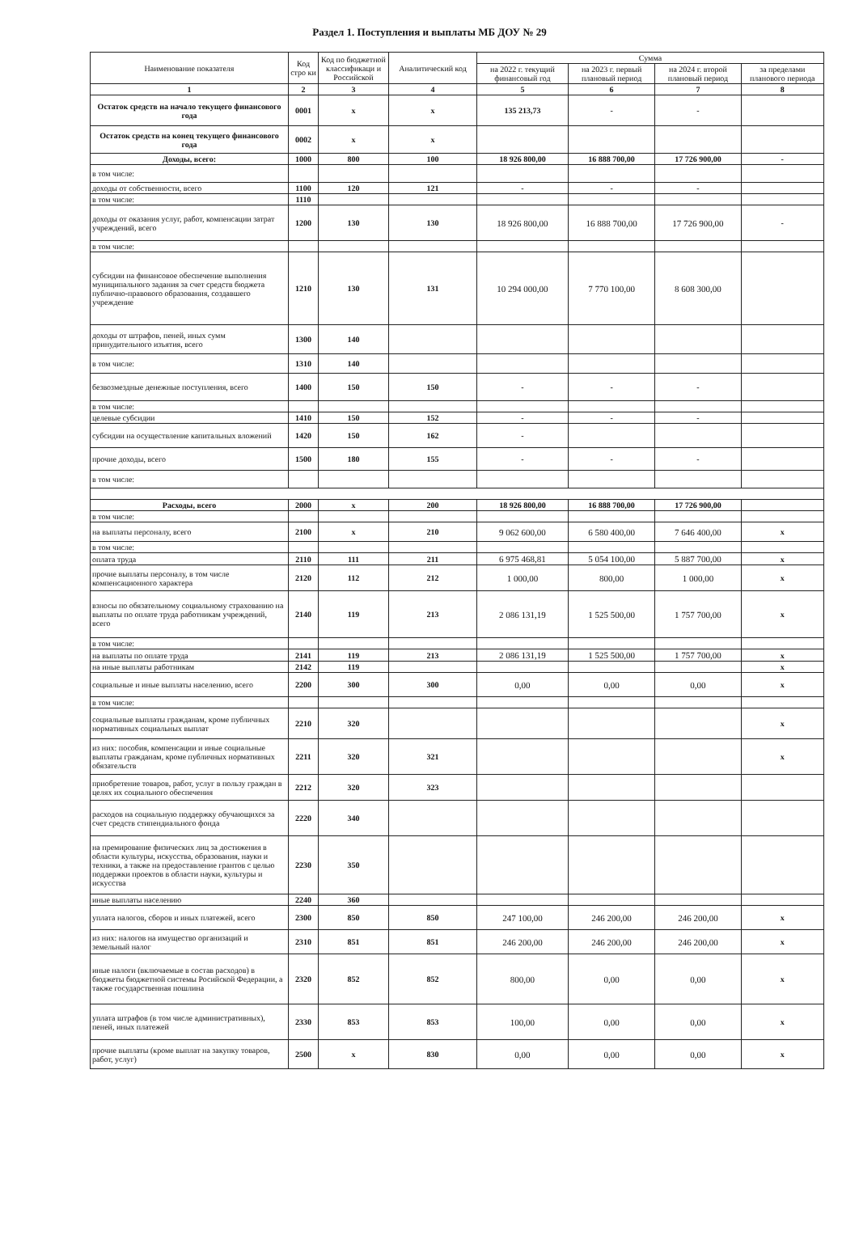Раздел 1. Поступления и выплаты МБ ДОУ № 29
| Наименование показателя | Код стро ки | Код по бюджетной классификаци и Российской | Аналитический код | Сумма | | | |
| --- | --- | --- | --- | --- | --- | --- | --- |
| | | | | на 2022 г. текущий финансовый год | на 2023 г. первый плановый период | на 2024 г. второй плановый период | за пределами планового периода |
| 1 | 2 | 3 | 4 | 5 | 6 | 7 | 8 |
| Остаток средств на начало текущего финансового года | 0001 | x | x | 135 213,73 | - | - | |
| Остаток средств на конец текущего финансового года | 0002 | x | x | | | | |
| Доходы, всего: | 1000 | 800 | 100 | 18 926 800,00 | 16 888 700,00 | 17 726 900,00 | - |
| в том числе: | | | | | | | |
| доходы от собственности, всего | 1100 | 120 | 121 | - | - | - | |
| в том числе: | 1110 | | | | | | |
| доходы от оказания услуг, работ, компенсации затрат учреждений, всего | 1200 | 130 | 130 | 18 926 800,00 | 16 888 700,00 | 17 726 900,00 | - |
| в том числе: | | | | | | | |
| субсидии на финансовое обеспечение выполнения муниципального задания за счет средств бюджета публично-правового образования, создавшего учреждение | 1210 | 130 | 131 | 10 294 000,00 | 7 770 100,00 | 8 608 300,00 | |
| доходы от штрафов, пеней, иных сумм принудительного изъятия, всего | 1300 | 140 | | | | | |
| в том числе: | 1310 | 140 | | | | | |
| безвозмездные денежные поступления, всего | 1400 | 150 | 150 | - | - | - | |
| в том числе: | | | | | | | |
| целевые субсидии | 1410 | 150 | 152 | - | - | - | |
| субсидии на осуществление капитальных вложений | 1420 | 150 | 162 | - | | | |
| прочие доходы, всего | 1500 | 180 | 155 | - | - | - | |
| в том числе: | | | | | | | |
| Расходы, всего | 2000 | x | 200 | 18 926 800,00 | 16 888 700,00 | 17 726 900,00 | |
| в том числе: | | | | | | | |
| на выплаты персоналу, всего | 2100 | x | 210 | 9 062 600,00 | 6 580 400,00 | 7 646 400,00 | x |
| в том числе: | | | | | | | |
| оплата труда | 2110 | 111 | 211 | 6 975 468,81 | 5 054 100,00 | 5 887 700,00 | x |
| прочие выплаты персоналу, в том числе компенсационного характера | 2120 | 112 | 212 | 1 000,00 | 800,00 | 1 000,00 | x |
| взносы по обязательному социальному страхованию на выплаты по оплате труда работникам учреждений, всего | 2140 | 119 | 213 | 2 086 131,19 | 1 525 500,00 | 1 757 700,00 | x |
| в том числе: | | | | | | | |
| на выплаты по оплате труда | 2141 | 119 | 213 | 2 086 131,19 | 1 525 500,00 | 1 757 700,00 | x |
| на иные выплаты работникам | 2142 | 119 | | | | | x |
| социальные и иные выплаты населению, всего | 2200 | 300 | 300 | 0,00 | 0,00 | 0,00 | x |
| в том числе: | | | | | | | |
| социальные выплаты гражданам, кроме публичных нормативных социальных выплат | 2210 | 320 | | | | | x |
| из них: пособия, компенсации и иные социальные выплаты гражданам, кроме публичных нормативных обязательств | 2211 | 320 | 321 | | | | x |
| приобретение товаров, работ, услуг в пользу граждан в целях их социального обеспечения | 2212 | 320 | 323 | | | | |
| расходов на социальную поддержку обучающихся за счет средств стипендиального фонда | 2220 | 340 | | | | | |
| на премирование физических лиц за достижения в области культуры, искусства, образования, науки и техники, а также на предоставление грантов с целью поддержки проектов в области науки, культуры и искусства | 2230 | 350 | | | | | |
| иные выплаты населению | 2240 | 360 | | | | | |
| уплата налогов, сборов и иных платежей, всего | 2300 | 850 | 850 | 247 100,00 | 246 200,00 | 246 200,00 | x |
| из них: налогов на имущество организаций и земельный налог | 2310 | 851 | 851 | 246 200,00 | 246 200,00 | 246 200,00 | x |
| иные налоги (включаемые в состав расходов) в бюджеты бюджетной системы Росийской Федерации, а также государственная пошлина | 2320 | 852 | 852 | 800,00 | 0,00 | 0,00 | x |
| уплата штрафов (в том числе административных), пеней, иных платежей | 2330 | 853 | 853 | 100,00 | 0,00 | 0,00 | x |
| прочие выплаты (кроме выплат на закупку товаров, работ, услуг) | 2500 | x | 830 | 0,00 | 0,00 | 0,00 | x |